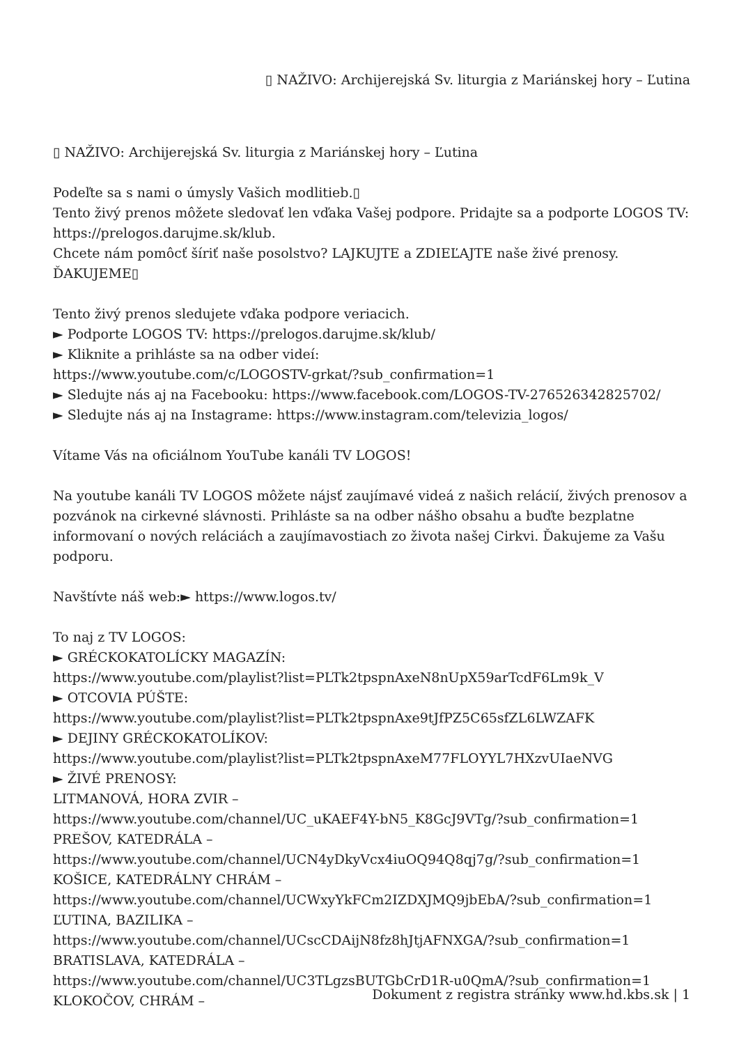▯ NAŽIVO: Archijerejská Sv. liturgia z Mariánskej hory – Ľutina
▯ NAŽIVO: Archijerejská Sv. liturgia z Mariánskej hory – Ľutina
Podeľte sa s nami o úmysly Vašich modlitieb.▯
Tento živý prenos môžete sledovať len vďaka Vašej podpore. Pridajte sa a podporte LOGOS TV: https://prelogos.darujme.sk/klub.
Chcete nám pomôcť šíriť naše posolstvo? LAJKUJTE a ZDIEĽAJTE naše živé prenosy. ĎAKUJEME▯
Tento živý prenos sledujete vďaka podpore veriacich.
► Podporte LOGOS TV: https://prelogos.darujme.sk/klub/
► Kliknite a prihláste sa na odber videí:
https://www.youtube.com/c/LOGOSTV-grkat/?sub_confirmation=1
► Sledujte nás aj na Facebooku: https://www.facebook.com/LOGOS-TV-276526342825702/
► Sledujte nás aj na Instagrame: https://www.instagram.com/televizia_logos/
Vítame Vás na oficiálnom YouTube kanáli TV LOGOS!
Na youtube kanáli TV LOGOS môžete nájsť zaujímavé videá z našich relácií, živých prenosov a pozvánok na cirkevné slávnosti. Prihláste sa na odber nášho obsahu a buďte bezplatne informovaní o nových reláciách a zaujímavostiach zo života našej Cirkvi. Ďakujeme za Vašu podporu.
Navštívte náš web:► https://www.logos.tv/
To naj z TV LOGOS:
► GRÉCKOKATOLÍCKY MAGAZÍN:
https://www.youtube.com/playlist?list=PLTk2tpspnAxeN8nUpX59arTcdF6Lm9k_V
► OTCOVIA PÚŠTE:
https://www.youtube.com/playlist?list=PLTk2tpspnAxe9tJfPZ5C65sfZL6LWZAFK
► DEJINY GRÉCKOKATOLÍKOV:
https://www.youtube.com/playlist?list=PLTk2tpspnAxeM77FLOYYL7HXzvUIaeNVG
► ŽIVÉ PRENOSY:
LITMANOVÁ, HORA ZVIR –
https://www.youtube.com/channel/UC_uKAEF4Y-bN5_K8GcJ9VTg/?sub_confirmation=1
PREŠOV, KATEDRÁLA –
https://www.youtube.com/channel/UCN4yDkyVcx4iuOQ94Q8qj7g/?sub_confirmation=1
KOŠICE, KATEDRÁLNY CHRÁM –
https://www.youtube.com/channel/UCWxyYkFCm2IZDXJMQ9jbEbA/?sub_confirmation=1
ĽUTINA, BAZILIKA –
https://www.youtube.com/channel/UCscCDAijN8fz8hJtjAFNXGA/?sub_confirmation=1
BRATISLAVA, KATEDRÁLA –
https://www.youtube.com/channel/UC3TLgzsBUTGbCrD1R-u0QmA/?sub_confirmation=1
KLOKOČOV, CHRÁM –
Dokument z registra stránky www.hd.kbs.sk | 1